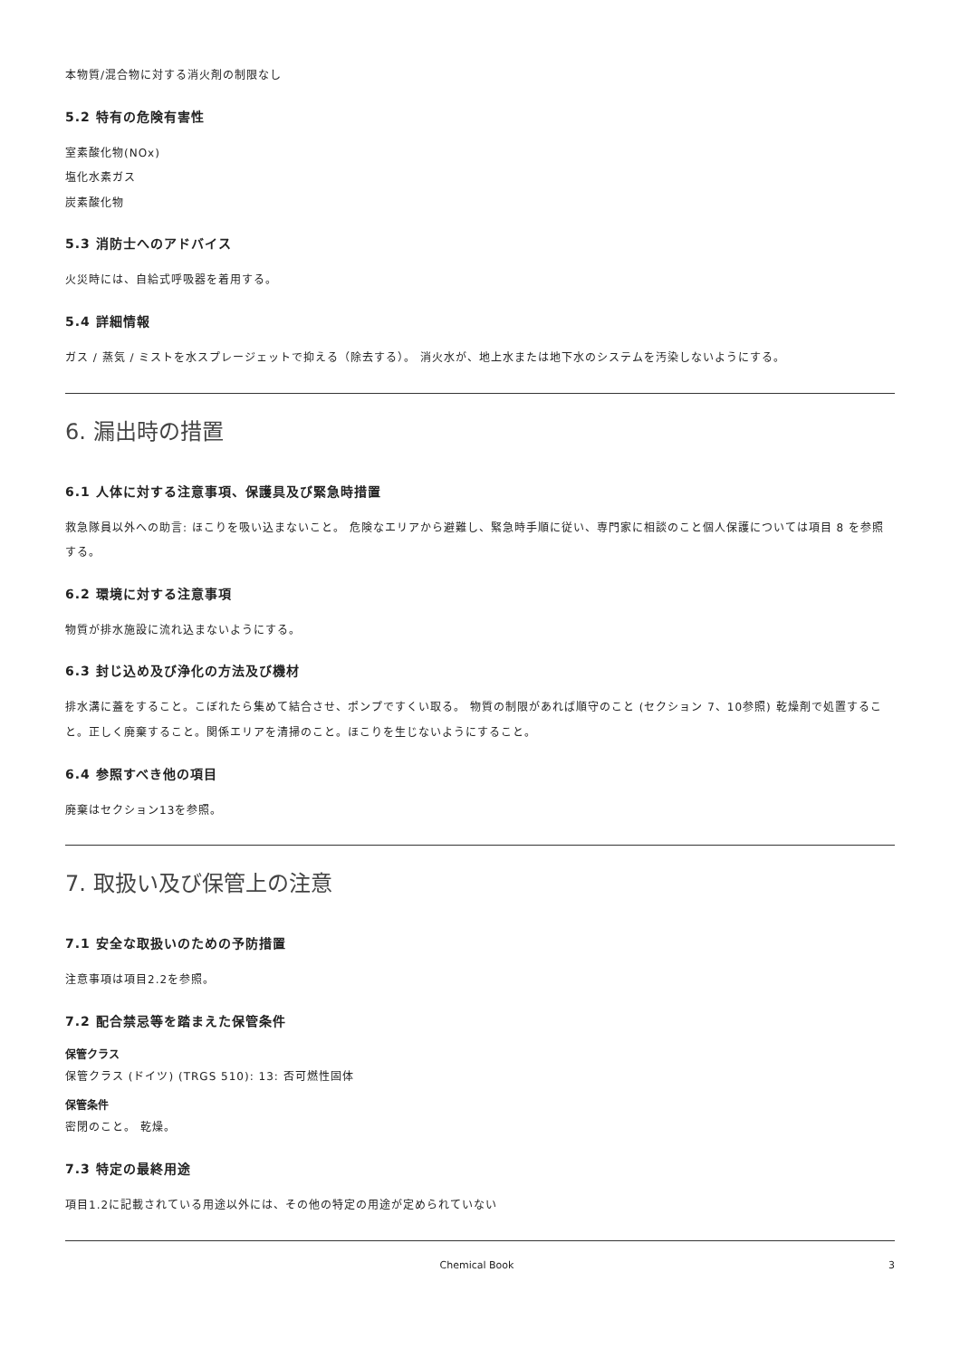本物質/混合物に対する消火剤の制限なし
5.2 特有の危険有害性
室素酸化物(NOx)
塩化水素ガス
炭素酸化物
5.3 消防士へのアドバイス
火災時には、自給式呼吸器を着用する。
5.4 詳細情報
ガス / 蒸気 / ミストを水スプレージェットで抑える（除去する）。 消火水が、地上水または地下水のシステムを汚染しないようにする。
6. 漏出時の措置
6.1 人体に対する注意事項、保護具及び緊急時措置
救急隊員以外への助言: ほこりを吸い込まないこと。 危険なエリアから避難し、緊急時手順に従い、専門家に相談のこと個人保護については項目 8 を参照する。
6.2 環境に対する注意事項
物質が排水施設に流れ込まないようにする。
6.3 封じ込め及び浄化の方法及び機材
排水溝に蓋をすること。こぼれたら集めて結合させ、ポンプですくい取る。 物質の制限があれば順守のこと (セクション 7、10参照) 乾燥剤で処置すること。正しく廃棄すること。関係エリアを清掃のこと。ほこりを生じないようにすること。
6.4 参照すべき他の項目
廃棄はセクション13を参照。
7. 取扱い及び保管上の注意
7.1 安全な取扱いのための予防措置
注意事項は項目2.2を参照。
7.2 配合禁忌等を踏まえた保管条件
保管クラス
保管クラス (ドイツ) (TRGS 510): 13: 否可燃性固体
保管条件
密閉のこと。 乾燥。
7.3 特定の最終用途
項目1.2に記載されている用途以外には、その他の特定の用途が定められていない
Chemical Book 3